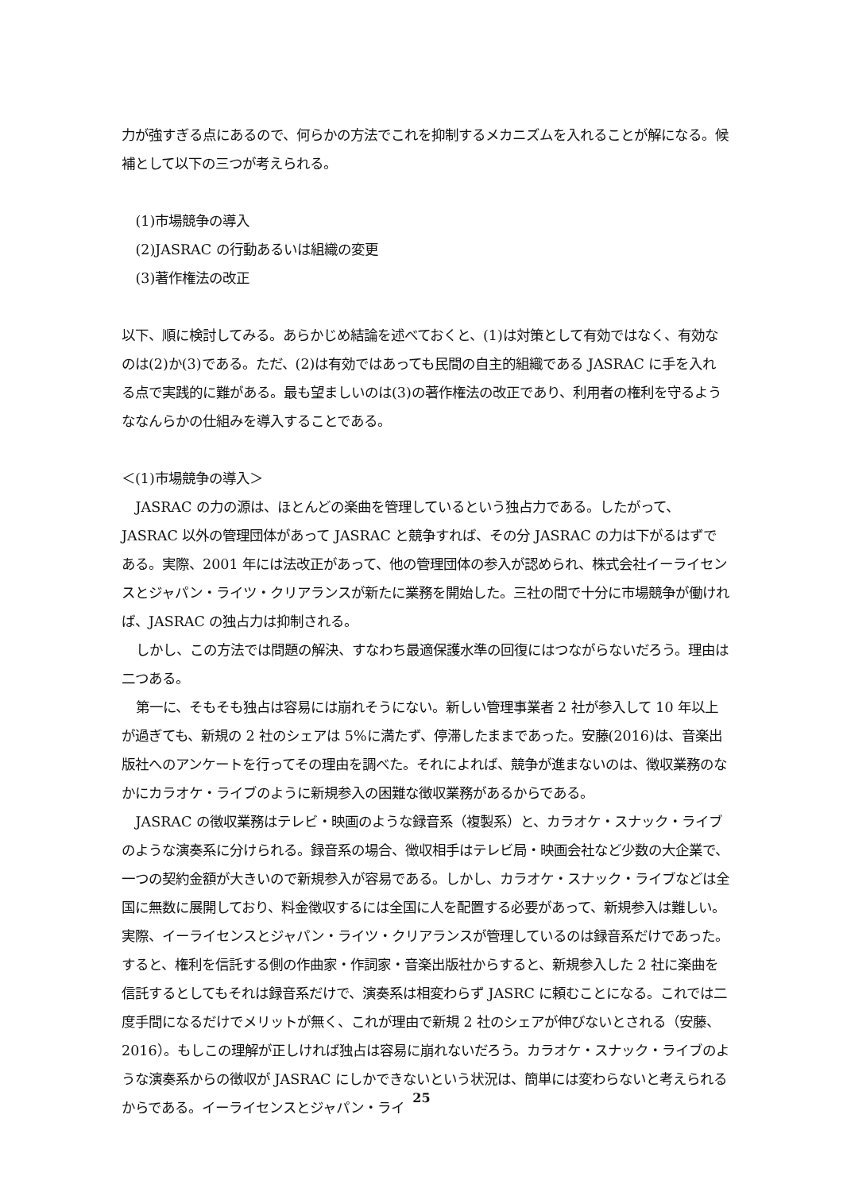力が強すぎる点にあるので、何らかの方法でこれを抑制するメカニズムを入れることが解になる。候補として以下の三つが考えられる。
(1)市場競争の導入
(2)JASRAC の行動あるいは組織の変更
(3)著作権法の改正
以下、順に検討してみる。あらかじめ結論を述べておくと、(1)は対策として有効ではなく、有効なのは(2)か(3)である。ただ、(2)は有効ではあっても民間の自主的組織である JASRAC に手を入れる点で実践的に難がある。最も望ましいのは(3)の著作権法の改正であり、利用者の権利を守るようななんらかの仕組みを導入することである。
＜(1)市場競争の導入＞
JASRAC の力の源は、ほとんどの楽曲を管理しているという独占力である。したがって、JASRAC 以外の管理団体があって JASRAC と競争すれば、その分 JASRAC の力は下がるはずである。実際、2001 年には法改正があって、他の管理団体の参入が認められ、株式会社イーライセンスとジャパン・ライツ・クリアランスが新たに業務を開始した。三社の間で十分に市場競争が働ければ、JASRAC の独占力は抑制される。
しかし、この方法では問題の解決、すなわち最適保護水準の回復にはつながらないだろう。理由は二つある。
第一に、そもそも独占は容易には崩れそうにない。新しい管理事業者 2 社が参入して 10 年以上が過ぎても、新規の 2 社のシェアは 5%に満たず、停滞したままであった。安藤(2016)は、音楽出版社へのアンケートを行ってその理由を調べた。それによれば、競争が進まないのは、徴収業務のなかにカラオケ・ライブのように新規参入の困難な徴収業務があるからである。
JASRAC の徴収業務はテレビ・映画のような録音系（複製系）と、カラオケ・スナック・ライブのような演奏系に分けられる。録音系の場合、徴収相手はテレビ局・映画会社など少数の大企業で、一つの契約金額が大きいので新規参入が容易である。しかし、カラオケ・スナック・ライブなどは全国に無数に展開しており、料金徴収するには全国に人を配置する必要があって、新規参入は難しい。実際、イーライセンスとジャパン・ライツ・クリアランスが管理しているのは録音系だけであった。すると、権利を信託する側の作曲家・作詞家・音楽出版社からすると、新規参入した 2 社に楽曲を信託するとしてもそれは録音系だけで、演奏系は相変わらず JASRC に頼むことになる。これでは二度手間になるだけでメリットが無く、これが理由で新規 2 社のシェアが伸びないとされる（安藤、2016）。もしこの理解が正しければ独占は容易に崩れないだろう。カラオケ・スナック・ライブのような演奏系からの徴収が JASRAC にしかできないという状況は、簡単には変わらないと考えられるからである。イーライセンスとジャパン・ライ
25